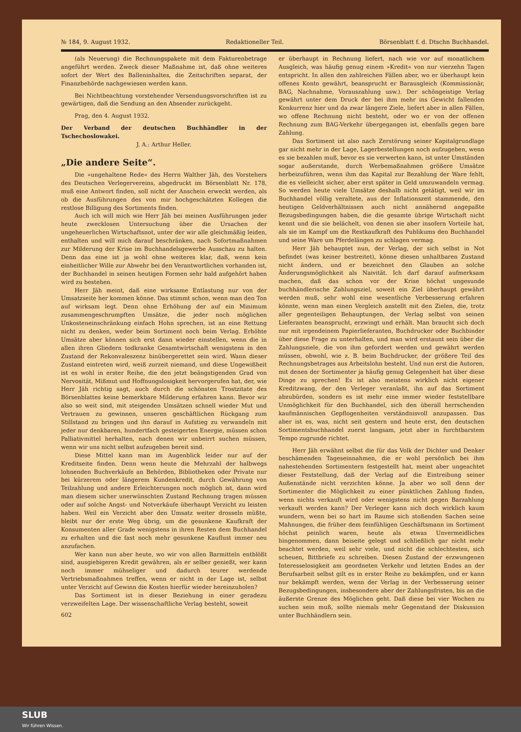№ 184, 9. August 1932. Redaktioneller Teil. Börsenblatt f. d. Dtschn Buchhandel.
(als Neuerung) die Rechnungspakete mit dem Fakturenbetrage angeführt werden. Zweck dieser Maßnahme ist, daß ohne weiteres sofort der Wert des Balleninhaltes, die Zeitschriften separat, der Finanzbehörde nachgewiesen werden kann.
Bei Nichtbeachtung vorstehender Versendungsvorschriften ist zu gewärtigen, daß die Sendung an den Absender zurückgeht.
Prag, den 4. August 1932.
Der Verband der deutschen Buchhändler in der Tschechoslowakei.
J. A.: Arthur Heller.
„Die andere Seite“.
Die »ungehaltene Rede« des Herrn Walther Jäh, des Vorstehers des Deutschen Verlegervereins, abgedruckt im Börsenblatt Nr. 178, muß eine Antwort finden, soll nicht der Anschein erweckt werden, als ob die Ausführungen des von mir hochgeschätzten Kollegen die restlose Billigung des Sortiments finden.
Auch ich will mich wie Herr Jäh bei meinen Ausführungen jeder heute zwecklosen Untersuchung über die Ursachen der ungeheuerlichen Wirtschaftsnot, unter der wir alle gleichmäßig leiden, enthalten und will mich darauf beschränken, nach Sofortmaßnahmen zur Milderung der Krise im Buchhandelsgewerbe Ausschau zu halten. Denn das eine ist ja wohl ohne weiteres klar, daß, wenn kein einheitlicher Wille zur Abwehr bei den Verantwortlichen vorhanden ist, der Buchhandel in seinen heutigen Formen sehr bald aufgehört haben wird zu bestehen.
Herr Jäh meint, daß eine wirksame Entlastung nur von der Umsatzseite her kommen könne. Das stimmt schon, wenn man den Ton auf wirksam legt. Denn ohne Erhöhung der auf ein Minimum zusammengeschrumpften Umsätze, die jeder noch möglichen Unkosteneinschränkung einfach Hohn sprechen, ist an eine Rettung nicht zu denken, weder beim Sortiment noch beim Verlag. Erhöhte Umsätze aber können sich erst dann wieder einstellen, wenn die in allen ihren Gliedern todkranke Gesamtwirtschaft wenigstens in den Zustand der Rekonvaleszenz hinübergerettet sein wird. Wann dieser Zustand eintreten wird, weiß zurzeit niemand, und diese Ungewißheit ist es wohl in erster Reihe, die den jetzt beängstigenden Grad von Nervosität, Mißmut und Hoffnungslosigkeit hervorgerufen hat, der, wie Herr Jäh richtig sagt, auch durch die schönsten Trostzitate des Börsenblattes keine bemerkbare Milderung erfahren kann. Bevor wir also so weit sind, mit steigenden Umsätzen schnell wieder Mut und Vertrauen zu gewinnen, unseren geschäftlichen Rückgang zum Stillstand zu bringen und ihn darauf in Aufstieg zu verwandeln mit jeder nur denkbaren, hundertfach gesteigerten Energie, müssen schon Palliativmittel herhalten, nach denen wir unbeirrt suchen müssen, wenn wir uns nicht selbst aufzugeben bereit sind.
Diese Mittel kann man im Augenblick leider nur auf der Kreditseite finden. Denn wenn heute die Mehrzahl der halbwegs lohnenden Buchverkäufe an Behörden, Bibliotheken oder Private nur bei kürzerem oder längerem Kundenkredit, durch Gewährung von Teilzahlung und andere Erleichterungen noch möglich ist, dann wird man diesem sicher unerwünschten Zustand Rechnung tragen müssen oder auf solche Angst- und Notverkäufe überhaupt Verzicht zu leisten haben. Weil ein Verzicht aber den Umsatz weiter drosseln müßte, bleibt nur der erste Weg übrig, um die gesunkene Kaufkraft der Konsumenten aller Grade wenigstens in ihren Resten dem Buchhandel zu erhalten und die fast noch mehr gesunkene Kauflust immer neu anzufachen.
Wer kann nun aber heute, wo wir von allen Barmitteln entblößt sind, ausgiebigeren Kredit gewähren, als er selber genießt, wer kann noch immer mühseliger und dadurch teurer werdende Vertriebsmaßnahmen treffen, wenn er nicht in der Lage ist, selbst unter Verzicht auf Gewinn die Kosten hierfür wieder hereinzuholen?
Das Sortiment ist in dieser Beziehung in einer geradezu verzweifelten Lage. Der wissenschaftliche Verlag besteht, soweit
602
er überhaupt in Rechnung liefert, nach wie vor auf monatlichem Ausgleich, was häufig genug einem »Kredit« von nur vierzehn Tagen entspricht. In allen den zahlreichen Fällen aber, wo er überhaupt kein offenes Konto gewährt, beansprucht er Barausgleich (Kommissionär, BAG, Nachnahme, Vorauszahlung usw.). Der schöngeistige Verlag gewährt unter dem Druck der bei ihm mehr ins Gewicht fallenden Konkurrenz hier und da zwar längere Ziele, liefert aber in allen Fällen, wo offene Rechnung nicht besteht, oder wo er von der offenen Rechnung zum BAG-Verkehr übergegangen ist, ebenfalls gegen bare Zahlung.
Das Sortiment ist also nach Zerstörung seiner Kapitalgrundlage gar nicht mehr in der Lage, Lagerbestellungen noch aufzugeben, wenn es sie bezahlen muß, bevor es sie verwerten kann, ist unter Umständen sogar außerstande, durch Werbemaßnahmen größere Umsätze herbeizuführen, wenn ihm das Kapital zur Bezahlung der Ware fehlt, die es vielleicht sicher, aber erst später in Geld umzuwandeln vermag. So werden heute viele Umsätze deshalb nicht getätigt, weil wir im Buchhandel völlig veraltete, aus der Inflationszeit stammende, den heutigen Geldverhältnissen auch nicht annähernd angepaßte Bezugsbedingungen haben, die die gesamte übrige Wirtschaft nicht kennt und die sie belächelt, von denen sie aber insofern Vorteile hat, als sie im Kampf um die Restkaufkraft des Publikums den Buchhandel und seine Ware um Pferdelängen zu schlagen vermag.
Herr Jäh behauptet nun, der Verlag, der sich selbst in Not befindet (was keiner bestreitet), könne diesen unhaltbaren Zustand nicht ändern, und er bezeichnet den Glauben an solche Änderungsmöglichkeit als Naivität. Ich darf darauf aufmerksam machen, daß das schon vor der Krise höchst ungesunde buchhändlerische Zahlungsziel, soweit ein Ziel überhaupt gewährt werden muß, sehr wohl eine wesentliche Verbesserung erfahren könnte, wenn man einen Vergleich anstellt mit den Zielen, die, trotz aller gegenteiligen Behauptungen, der Verlag selbst von seinen Lieferanten beansprucht, erzwingt und erhält. Man braucht sich doch nur mit irgendeinem Papierlieferanten, Buchdrucker oder Buchbinder über diese Frage zu unterhalten, und man wird erstaunt sein über die Zahlungsziele, die von ihm gefordert werden und gewährt werden müssen, obwohl, wie z. B. beim Buchdrucker, der größere Teil des Rechnungsbetrages aus Arbeitslohn besteht. Und nun erst die Autoren, mit denen der Sortimenter ja häufig genug Gelegenheit hat über diese Dinge zu sprechen! Es ist also meistens wirklich nicht eigener Kreditzwang, der den Verleger veranlaßt, ihn auf das Sortiment abzubürden, sondern es ist mehr eine immer wieder feststellbare Unmöglichkeit für den Buchhandel, sich den überall herrschenden kaufmännischen Gepflogenheiten verständnisvoll anzupassen. Das aber ist es, was, nicht seit gestern und heute erst, den deutschen Sortimentsbuchhandel zuerst langsam, jetzt aber in furchtbarstem Tempo zugrunde richtet.
Herr Jäh erwähnt selbst die für das Volk der Dichter und Denker beschämenden Tageseinnahmen, die er wohl persönlich bei ihm nahestehenden Sortimentern festgestellt hat, meint aber ungeachtet dieser Feststellung, daß der Verlag auf die Eintreibung seiner Außenstände nicht verzichten könne. Ja aber wo soll denn der Sortimenter die Möglichkeit zu einer pünktlichen Zahlung finden, wenn nichts verkauft wird oder wenigstens nicht gegen Barzahlung verkauft werden kann? Der Verleger kann sich doch wirklich kaum wundern, wenn bei so hart im Raume sich stoßenden Sachen seine Mahnungen, die früher dem feinfühligen Geschäftsmann im Sortiment höchst peinlich waren, heute als etwas Unvermeidliches hingenommen, dann beiseite gelegt und schließlich gar nicht mehr beachtet werden, weil sehr viele, und nicht die schlechtesten, sich scheuen, Bittbriefe zu schreiben. Diesen Zustand der erzwungenen Interesselosigkeit am geordneten Verkehr und letzten Endes an der Berufsarbeit selbst gilt es in erster Reihe zu bekämpfen, und er kann nur bekämpft werden, wenn der Verlag in der Verbesserung seiner Bezugsbedingungen, insbesondere aber der Zahlungsfristen, bis an die äußerste Grenze des Möglichen geht. Daß diese bei vier Wochen zu suchen sein muß, sollte niemals mehr Gegenstand der Diskussion unter Buchhändlern sein.
SLUB
Wir führen Wissen.